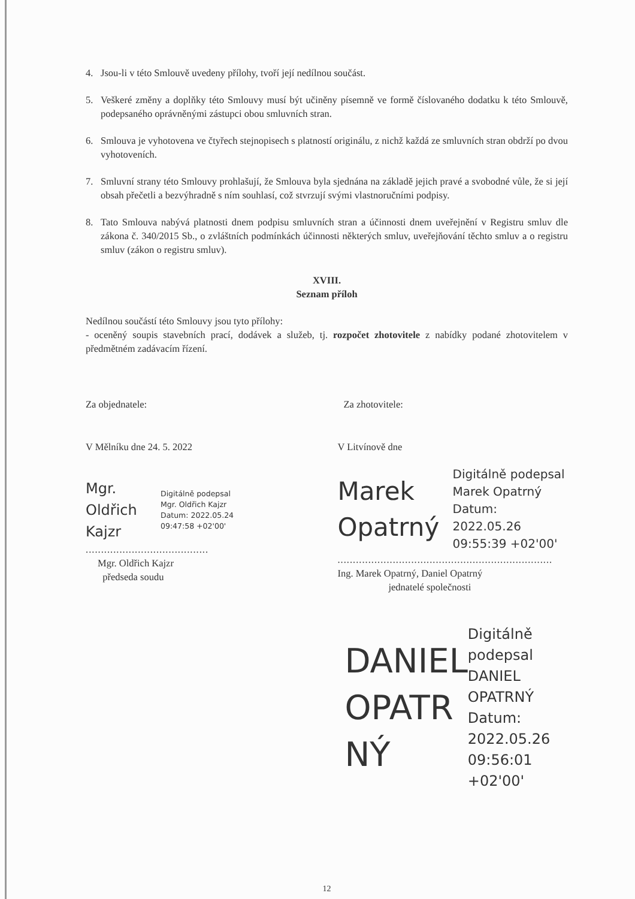4. Jsou-li v této Smlouvě uvedeny přílohy, tvoří její nedílnou součást.
5. Veškeré změny a doplňky této Smlouvy musí být učiněny písemně ve formě číslovaného dodatku k této Smlouvě, podepsaného oprávněnými zástupci obou smluvních stran.
6. Smlouva je vyhotovena ve čtyřech stejnopisech s platností originálu, z nichž každá ze smluvních stran obdrží po dvou vyhotoveních.
7. Smluvní strany této Smlouvy prohlašují, že Smlouva byla sjednána na základě jejich pravé a svobodné vůle, že si její obsah přečetli a bezvýhradně s ním souhlasí, což stvrzují svými vlastnoručními podpisy.
8. Tato Smlouva nabývá platnosti dnem podpisu smluvních stran a účinnosti dnem uveřejnění v Registru smluv dle zákona č. 340/2015 Sb., o zvláštních podmínkách účinnosti některých smluv, uveřejňování těchto smluv a o registru smluv (zákon o registru smluv).
XVIII.
Seznam příloh
Nedílnou součástí této Smlouvy jsou tyto přílohy:
- oceněný soupis stavebních prací, dodávek a služeb, tj. rozpočet zhotovitele z nabídky podané zhotovitelem v předmětném zadávacím řízení.
Za objednatele:
V Mělníku dne 24. 5. 2022
Mgr.
Oldřich
Kajzr
Digitálně podepsal
Mgr. Oldřich Kajzr
Datum: 2022.05.24
09:47:58 +02'00'
........................................
Mgr. Oldřich Kajzr
předseda soudu
Za zhotovitele:
V Litvínově dne
Marek
Opatrný
Digitálně podepsal
Marek Opatrný
Datum: 2022.05.26
09:55:39 +02'00'
......................................................................
Ing. Marek Opatrný, Daniel Opatrný
jednatelé společnosti
DANIEL
OPATR
NÝ
Digitálně
podepsal DANIEL
OPATRNÝ
Datum:
2022.05.26
09:56:01 +02'00'
12